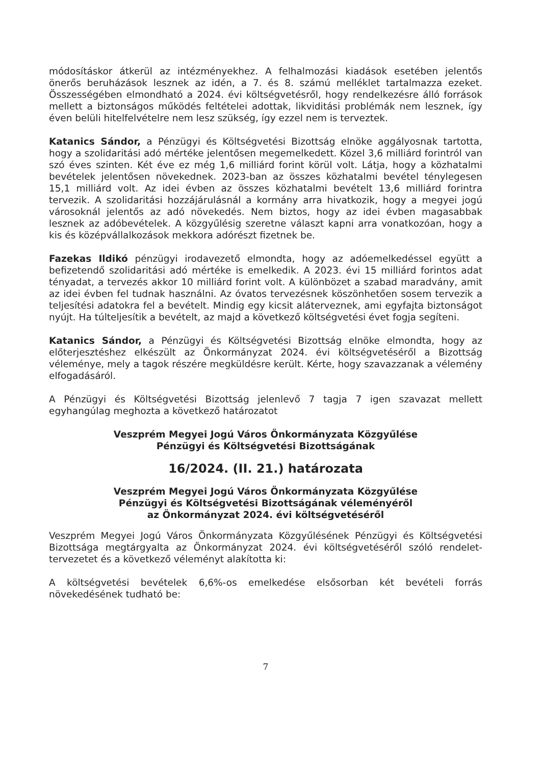módosításkor átkerül az intézményekhez. A felhalmozási kiadások esetében jelentős önerős beruházások lesznek az idén, a 7. és 8. számú melléklet tartalmazza ezeket. Összességében elmondható a 2024. évi költségvetésről, hogy rendelkezésre álló források mellett a biztonságos működés feltételei adottak, likviditási problémák nem lesznek, így éven belüli hitelfelvételre nem lesz szükség, így ezzel nem is terveztek.
Katanics Sándor, a Pénzügyi és Költségvetési Bizottság elnöke aggályosnak tartotta, hogy a szolidaritási adó mértéke jelentősen megemelkedett. Közel 3,6 milliárd forintról van szó éves szinten. Két éve ez még 1,6 milliárd forint körül volt. Látja, hogy a közhatalmi bevételek jelentősen növekednek. 2023-ban az összes közhatalmi bevétel ténylegesen 15,1 milliárd volt. Az idei évben az összes közhatalmi bevételt 13,6 milliárd forintra tervezik. A szolidaritási hozzájárulásnál a kormány arra hivatkozik, hogy a megyei jogú városoknál jelentős az adó növekedés. Nem biztos, hogy az idei évben magasabbak lesznek az adóbevételek. A közgyűlésig szeretne választ kapni arra vonatkozóan, hogy a kis és középvállalkozások mekkora adórészt fizetnek be.
Fazekas Ildikó pénzügyi irodavezető elmondta, hogy az adóemelkedéssel együtt a befizetendő szolidaritási adó mértéke is emelkedik. A 2023. évi 15 milliárd forintos adat tényadat, a tervezés akkor 10 milliárd forint volt. A különbözet a szabad maradvány, amit az idei évben fel tudnak használni. Az óvatos tervezésnek köszönhetően sosem tervezik a teljesítési adatokra fel a bevételt. Mindig egy kicsit aláterveznek, ami egyfajta biztonságot nyújt. Ha túlteljesítik a bevételt, az majd a következő költségvetési évet fogja segíteni.
Katanics Sándor, a Pénzügyi és Költségvetési Bizottság elnöke elmondta, hogy az előterjesztéshez elkészült az Önkormányzat 2024. évi költségvetéséről a Bizottság véleménye, mely a tagok részére megküldésre került. Kérte, hogy szavazzanak a vélemény elfogadásáról.
A Pénzügyi és Költségvetési Bizottság jelenlevő 7 tagja 7 igen szavazat mellett egyhangúlag meghozta a következő határozatot
Veszprém Megyei Jogú Város Önkormányzata Közgyűlése
Pénzügyi és Költségvetési Bizottságának
16/2024. (II. 21.) határozata
Veszprém Megyei Jogú Város Önkormányzata Közgyűlése
Pénzügyi és Költségvetési Bizottságának véleményéről
az Önkormányzat 2024. évi költségvetéséről
Veszprém Megyei Jogú Város Önkormányzata Közgyűlésének Pénzügyi és Költségvetési Bizottsága megtárgyalta az Önkormányzat 2024. évi költségvetéséről szóló rendelet-tervezetet és a következő véleményt alakította ki:
A költségvetési bevételek 6,6%-os emelkedése elsősorban két bevételi forrás növekedésének tudható be:
7